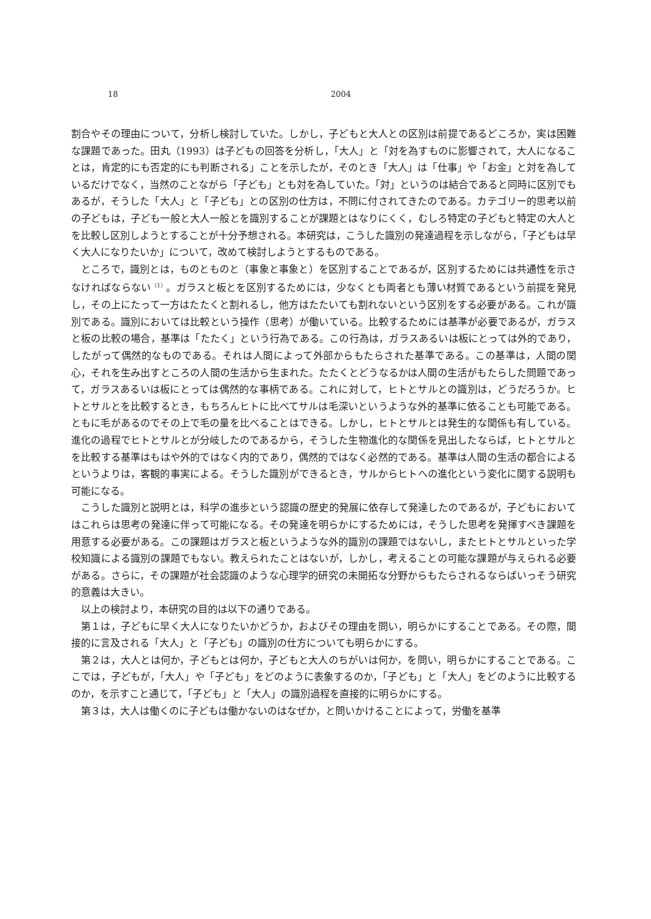18 2004
割合やその理由について，分析し検討していた。しかし，子どもと大人との区別は前提であるどころか，実は困難な課題であった。田丸（1993）は子どもの回答を分析し，「大人」と「対を為すものに影響されて，大人になることは，肯定的にも否定的にも判断される」ことを示したが，そのとき「大人」は「仕事」や「お金」と対を為しているだけでなく，当然のことながら「子ども」とも対を為していた。「対」というのは結合であると同時に区別でもあるが，そうした「大人」と「子ども」との区別の仕方は，不問に付されてきたのである。カテゴリー的思考以前の子どもは，子ども一般と大人一般とを識別することが課題とはなりにくく，むしろ特定の子どもと特定の大人とを比較し区別しようとすることが十分予想される。本研究は，こうした識別の発達過程を示しながら，「子どもは早く大人になりたいか」について，改めて検討しようとするものである。
ところで，識別とは，ものとものと（事象と事象と）を区別することであるが，区別するためには共通性を示さなければならない<sup>（1）</sup>。ガラスと板とを区別するためには，少なくとも両者とも薄い材質であるという前提を発見し，その上にたって一方はたたくと割れるし，他方はたたいても割れないという区別をする必要がある。これが識別である。識別においては比較という操作（思考）が働いている。比較するためには基準が必要であるが，ガラスと板の比較の場合，基準は「たたく」という行為である。この行為は，ガラスあるいは板にとっては外的であり，したがって偶然的なものである。それは人間によって外部からもたらされた基準である。この基準は，人間の関心，それを生み出すところの人間の生活から生まれた。たたくとどうなるかは人間の生活がもたらした問題であって，ガラスあるいは板にとっては偶然的な事柄である。これに対して，ヒトとサルとの識別は，どうだろうか。ヒトとサルとを比較するとき，もちろんヒトに比べてサルは毛深いというような外的基準に依ることも可能である。ともに毛があるのでその上で毛の量を比べることはできる。しかし，ヒトとサルとは発生的な関係も有している。進化の過程でヒトとサルとが分岐したのであるから，そうした生物進化的な関係を見出したならば，ヒトとサルとを比較する基準はもはや外的ではなく内的であり，偶然的ではなく必然的である。基準は人間の生活の都合によるというよりは，客観的事実による。そうした識別ができるとき，サルからヒトへの進化という変化に関する説明も可能になる。
こうした識別と説明とは，科学の進歩という認識の歴史的発展に依存して発達したのであるが，子どもにおいてはこれらは思考の発達に伴って可能になる。その発達を明らかにするためには，そうした思考を発揮すべき課題を用意する必要がある。この課題はガラスと板というような外的識別の課題ではないし，またヒトとサルといった学校知識による識別の課題でもない。教えられたことはないが，しかし，考えることの可能な課題が与えられる必要がある。さらに，その課題が社会認識のような心理学的研究の未開拓な分野からもたらされるならばいっそう研究的意義は大きい。
以上の検討より，本研究の目的は以下の通りである。
第１は，子どもに早く大人になりたいかどうか，およびその理由を問い，明らかにすることである。その際，間接的に言及される「大人」と「子ども」の識別の仕方についても明らかにする。
第２は，大人とは何か，子どもとは何か，子どもと大人のちがいは何か，を問い，明らかにすることである。ここでは，子どもが，「大人」や「子ども」をどのように表象するのか，「子ども」と「大人」をどのように比較するのか，を示すこと通じて，「子ども」と「大人」の識別過程を直接的に明らかにする。
第３は，大人は働くのに子どもは働かないのはなぜか，と問いかけることによって，労働を基準